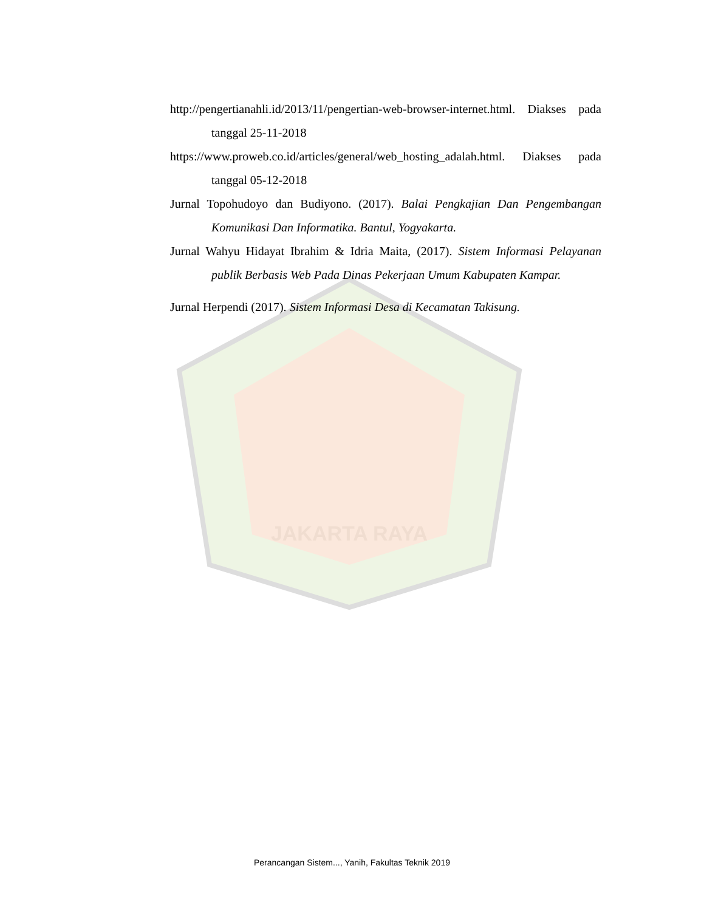JAKARTA RAYA
http://pengertianahli.id/2013/11/pengertian-web-browser-internet.html. Diakses pada tanggal 25-11-2018
https://www.proweb.co.id/articles/general/web_hosting_adalah.html. Diakses pada tanggal 05-12-2018
Jurnal Topohudoyo dan Budiyono. (2017). Balai Pengkajian Dan Pengembangan Komunikasi Dan Informatika. Bantul, Yogyakarta.
Jurnal Wahyu Hidayat Ibrahim & Idria Maita, (2017). Sistem Informasi Pelayanan publik Berbasis Web Pada Dinas Pekerjaan Umum Kabupaten Kampar.
Jurnal Herpendi (2017). Sistem Informasi Desa di Kecamatan Takisung.
Perancangan Sistem..., Yanih, Fakultas Teknik 2019